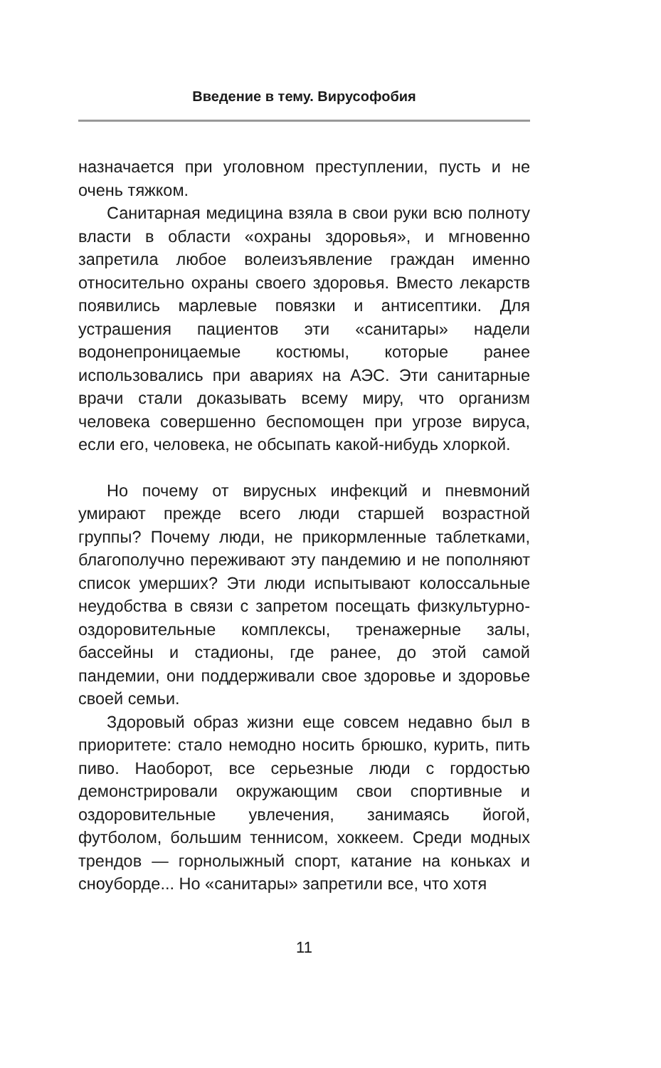Введение в тему. Вирусофобия
назначается при уголовном преступлении, пусть и не очень тяжком.
Санитарная медицина взяла в свои руки всю полноту власти в области «охраны здоровья», и мгновенно запретила любое волеизъявление граждан именно относительно охраны своего здоровья. Вместо лекарств появились марлевые повязки и антисептики. Для устрашения пациентов эти «санитары» надели водонепроницаемые костюмы, которые ранее использовались при авариях на АЭС. Эти санитарные врачи стали доказывать всему миру, что организм человека совершенно беспомощен при угрозе вируса, если его, человека, не обсыпать какой-нибудь хлоркой.
Но почему от вирусных инфекций и пневмоний умирают прежде всего люди старшей возрастной группы? Почему люди, не прикормленные таблетками, благополучно переживают эту пандемию и не пополняют список умерших? Эти люди испытывают колоссальные неудобства в связи с запретом посещать физкультурно-оздоровительные комплексы, тренажерные залы, бассейны и стадионы, где ранее, до этой самой пандемии, они поддерживали свое здоровье и здоровье своей семьи.
Здоровый образ жизни еще совсем недавно был в приоритете: стало немодно носить брюшко, курить, пить пиво. Наоборот, все серьезные люди с гордостью демонстрировали окружающим свои спортивные и оздоровительные увлечения, занимаясь йогой, футболом, большим теннисом, хоккеем. Среди модных трендов — горнолыжный спорт, катание на коньках и сноуборде... Но «санитары» запретили все, что хотя
11